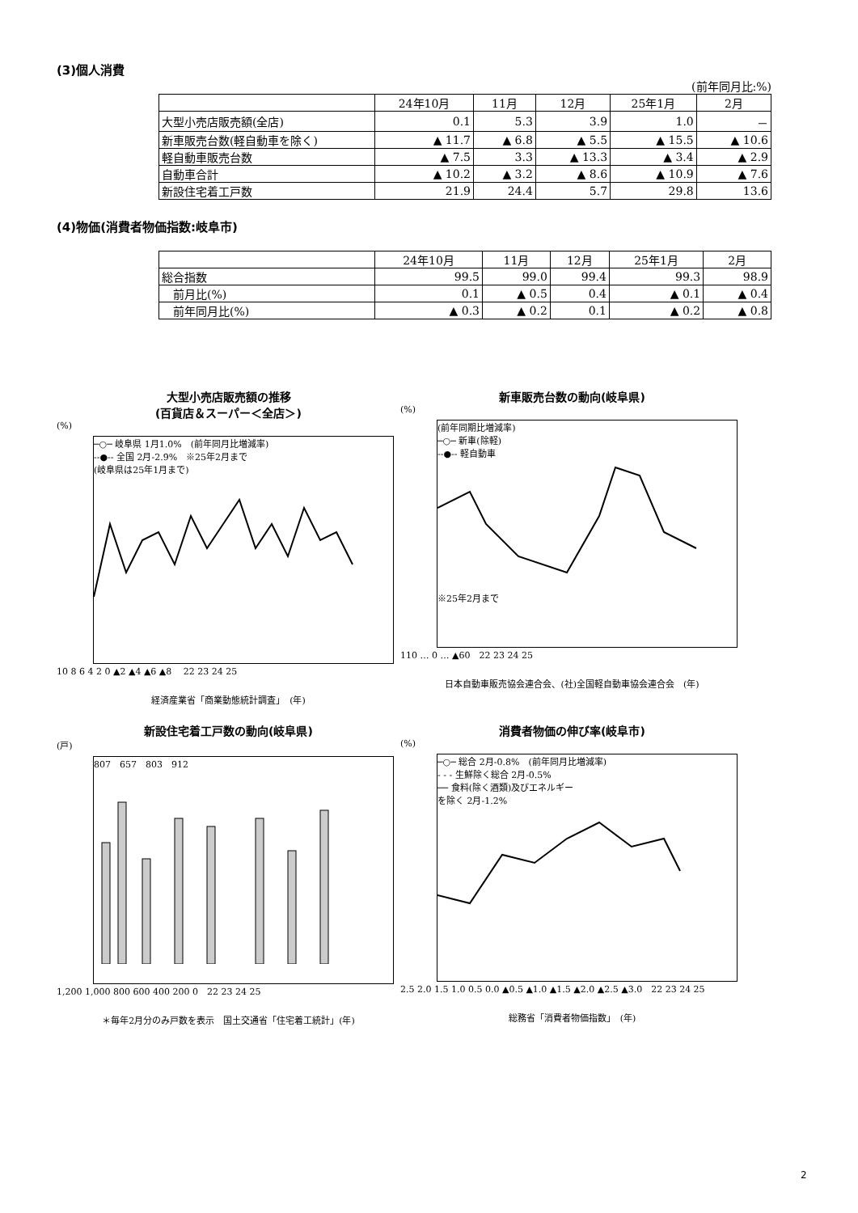(3)個人消費
(前年同月比:%)
| | 24年10月 | 11月 | 12月 | 25年1月 | 2月 |
| --- | --- | --- | --- | --- | --- |
| 大型小売店販売額(全店) | 0.1 | 5.3 | 3.9 | 1.0 | － |
| 新車販売台数(軽自動車を除く) | ▲ 11.7 | ▲ 6.8 | ▲ 5.5 | ▲ 15.5 | ▲ 10.6 |
| 軽自動車販売台数 | ▲ 7.5 | 3.3 | ▲ 13.3 | ▲ 3.4 | ▲ 2.9 |
| 自動車合計 | ▲ 10.2 | ▲ 3.2 | ▲ 8.6 | ▲ 10.9 | ▲ 7.6 |
| 新設住宅着工戸数 | 21.9 | 24.4 | 5.7 | 29.8 | 13.6 |
(4)物価(消費者物価指数:岐阜市)
| | 24年10月 | 11月 | 12月 | 25年1月 | 2月 |
| --- | --- | --- | --- | --- | --- |
| 総合指数 | 99.5 | 99.0 | 99.4 | 99.3 | 98.9 |
| 前月比(%) | 0.1 | ▲ 0.5 | 0.4 | ▲ 0.1 | ▲ 0.4 |
| 前年同月比(%) | ▲ 0.3 | ▲ 0.2 | 0.1 | ▲ 0.2 | ▲ 0.8 |
大型小売店販売額の推移
(百貨店＆スーパー＜全店＞)
(%)
─○─ 岐阜県 1月1.0%　(前年同月比増減率)
--●-- 全国 2月-2.9%　※25年2月まで
(岐阜県は25年1月まで)
10 8 6 4 2 0 ▲2 ▲4 ▲6 ▲8 　22 23 24 25
経済産業省「商業動態統計調査」　(年)
新車販売台数の動向(岐阜県)
(%)
(前年同期比増減率)
─○─ 新車(除軽)
--●-- 軽自動車
※25年2月まで
110 … 0 … ▲60　22 23 24 25
日本自動車販売協会連合会、(社)全国軽自動車協会連合会　(年)
新設住宅着工戸数の動向(岐阜県)
(戸)
807　657　803　912
1,200 1,000 800 600 400 200 0　22 23 24 25
＊毎年2月分のみ戸数を表示　国土交通省「住宅着工統計」(年)
消費者物価の伸び率(岐阜市)
(%)
─○─ 総合 2月-0.8%　(前年同月比増減率)
- - - 生鮮除く総合 2月-0.5%
── 食料(除く酒類)及びエネルギー
を除く 2月-1.2%
2.5 2.0 1.5 1.0 0.5 0.0 ▲0.5 ▲1.0 ▲1.5 ▲2.0 ▲2.5 ▲3.0　22 23 24 25
総務省「消費者物価指数」　(年)
2